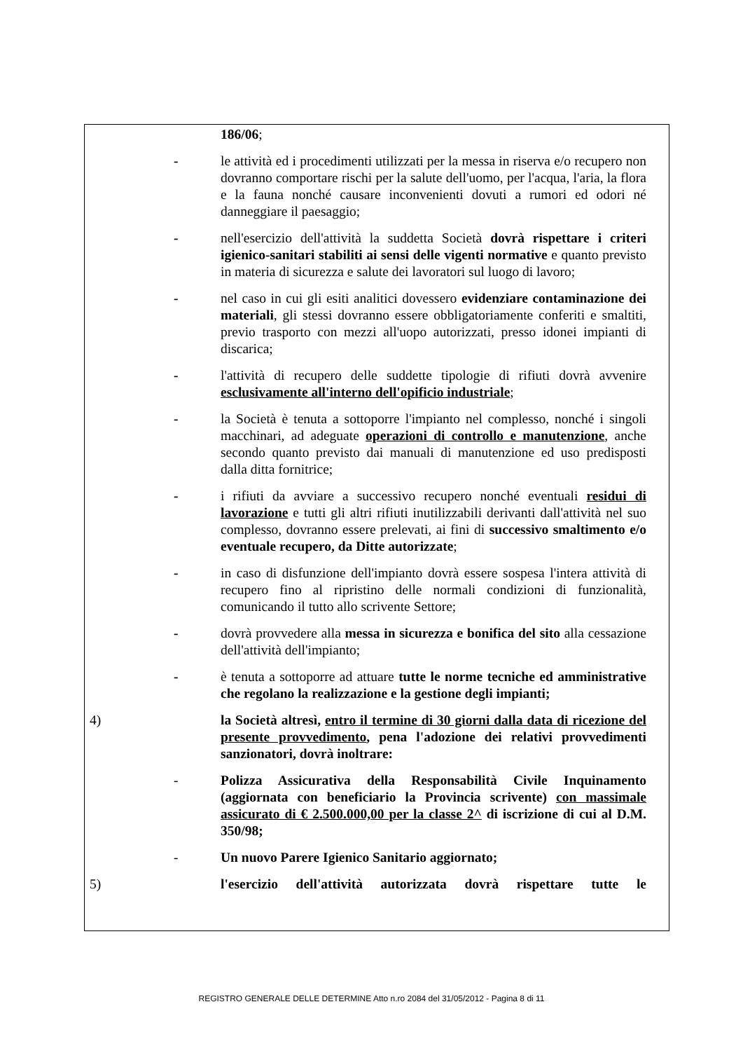186/06;
- le attività ed i procedimenti utilizzati per la messa in riserva e/o recupero non dovranno comportare rischi per la salute dell'uomo, per l'acqua, l'aria, la flora e la fauna nonché causare inconvenienti dovuti a rumori ed odori né danneggiare il paesaggio;
- nell'esercizio dell'attività la suddetta Società dovrà rispettare i criteri igienico-sanitari stabiliti ai sensi delle vigenti normative e quanto previsto in materia di sicurezza e salute dei lavoratori sul luogo di lavoro;
- nel caso in cui gli esiti analitici dovessero evidenziare contaminazione dei materiali, gli stessi dovranno essere obbligatoriamente conferiti e smaltiti, previo trasporto con mezzi all'uopo autorizzati, presso idonei impianti di discarica;
- l'attività di recupero delle suddette tipologie di rifiuti dovrà avvenire esclusivamente all'interno dell'opificio industriale;
- la Società è tenuta a sottoporre l'impianto nel complesso, nonché i singoli macchinari, ad adeguate operazioni di controllo e manutenzione, anche secondo quanto previsto dai manuali di manutenzione ed uso predisposti dalla ditta fornitrice;
- i rifiuti da avviare a successivo recupero nonché eventuali residui di lavorazione e tutti gli altri rifiuti inutilizzabili derivanti dall'attività nel suo complesso, dovranno essere prelevati, ai fini di successivo smaltimento e/o eventuale recupero, da Ditte autorizzate;
- in caso di disfunzione dell'impianto dovrà essere sospesa l'intera attività di recupero fino al ripristino delle normali condizioni di funzionalità, comunicando il tutto allo scrivente Settore;
- dovrà provvedere alla messa in sicurezza e bonifica del sito alla cessazione dell'attività dell'impianto;
- è tenuta a sottoporre ad attuare tutte le norme tecniche ed amministrative che regolano la realizzazione e la gestione degli impianti;
4) la Società altresì, entro il termine di 30 giorni dalla data di ricezione del presente provvedimento, pena l'adozione dei relativi provvedimenti sanzionatori, dovrà inoltrare:
- Polizza Assicurativa della Responsabilità Civile Inquinamento (aggiornata con beneficiario la Provincia scrivente) con massimale assicurato di € 2.500.000,00 per la classe 2^ di iscrizione di cui al D.M. 350/98;
- Un nuovo Parere Igienico Sanitario aggiornato;
5) l'esercizio dell'attività autorizzata dovrà rispettare tutte le
REGISTRO GENERALE DELLE DETERMINE Atto n.ro 2084 del 31/05/2012 - Pagina 8 di 11